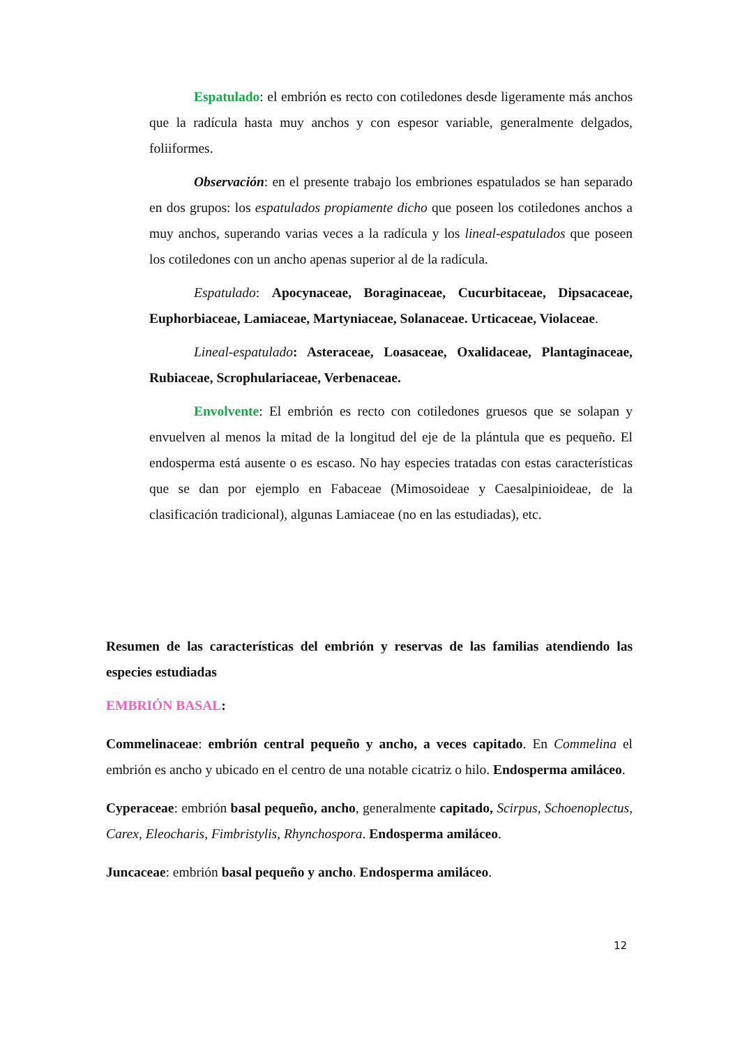Espatulado: el embrión es recto con cotiledones desde ligeramente más anchos que la radícula hasta muy anchos y con espesor variable, generalmente delgados, foliiformes.
Observación: en el presente trabajo los embriones espatulados se han separado en dos grupos: los espatulados propiamente dicho que poseen los cotiledones anchos a muy anchos, superando varias veces a la radícula y los lineal-espatulados que poseen los cotiledones con un ancho apenas superior al de la radícula.
Espatulado: Apocynaceae, Boraginaceae, Cucurbitaceae, Dipsacaceae, Euphorbiaceae, Lamiaceae, Martyniaceae, Solanaceae. Urticaceae, Violaceae.
Lineal-espatulado: Asteraceae, Loasaceae, Oxalidaceae, Plantaginaceae, Rubiaceae, Scrophulariaceae, Verbenaceae.
Envolvente: El embrión es recto con cotiledones gruesos que se solapan y envuelven al menos la mitad de la longitud del eje de la plántula que es pequeño. El endosperma está ausente o es escaso. No hay especies tratadas con estas características que se dan por ejemplo en Fabaceae (Mimosoideae y Caesalpinioideae, de la clasificación tradicional), algunas Lamiaceae (no en las estudiadas), etc.
Resumen de las características del embrión y reservas de las familias atendiendo las especies estudiadas
EMBRIÓN BASAL:
Commelinaceae: embrión central pequeño y ancho, a veces capitado. En Commelina el embrión es ancho y ubicado en el centro de una notable cicatriz o hilo. Endosperma amiláceo.
Cyperaceae: embrión basal pequeño, ancho, generalmente capitado, Scirpus, Schoenoplectus, Carex, Eleocharis, Fimbristylis, Rhynchospora. Endosperma amiláceo.
Juncaceae: embrión basal pequeño y ancho. Endosperma amiláceo.
12